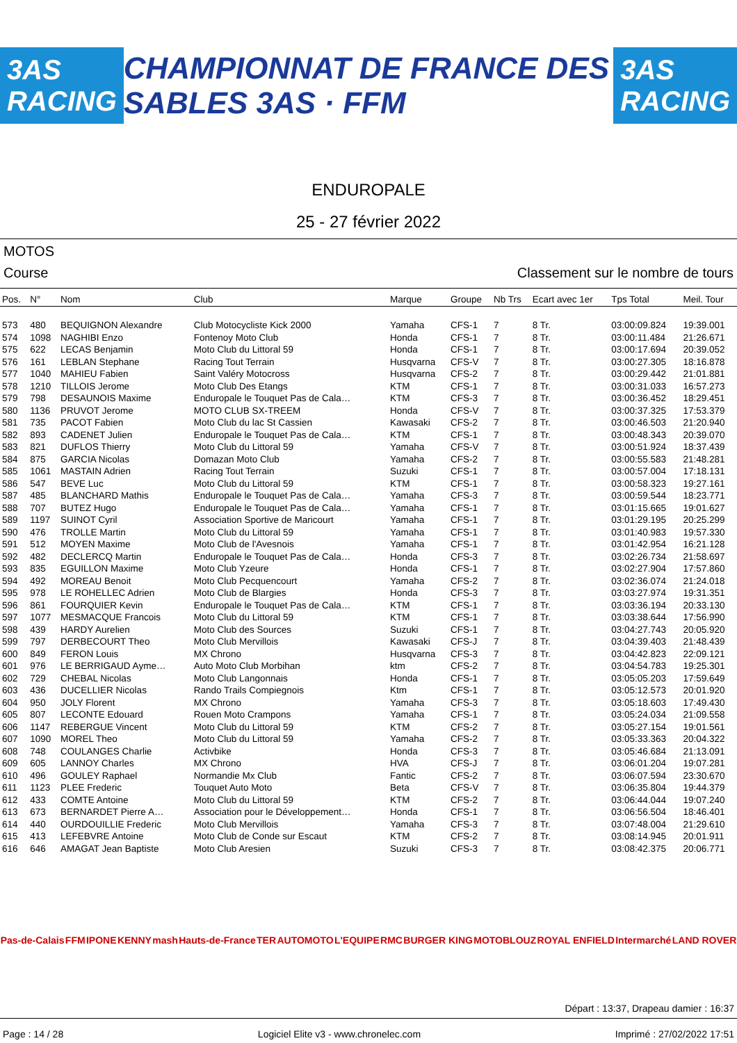3AS RACING CHAMPIONNAT DE FRANCE DES SABLES 3AS · FFM 3AS RACING
ENDUROPALE
25 - 27 février 2022
MOTOS
Course Classement sur le nombre de tours
| Pos. | N° | Nom | Club | Marque | Groupe | Nb Trs | Ecart avec 1er | Tps Total | Meil. Tour |
| --- | --- | --- | --- | --- | --- | --- | --- | --- | --- |
| 573 | 480 | BEQUIGNON Alexandre | Club Motocycliste Kick 2000 | Yamaha | CFS-1 | 7 | 8 Tr. | 03:00:09.824 | 19:39.001 |
| 574 | 1098 | NAGHIBI Enzo | Fontenoy Moto Club | Honda | CFS-1 | 7 | 8 Tr. | 03:00:11.484 | 21:26.671 |
| 575 | 622 | LECAS Benjamin | Moto Club du Littoral 59 | Honda | CFS-1 | 7 | 8 Tr. | 03:00:17.694 | 20:39.052 |
| 576 | 161 | LEBLAN Stephane | Racing Tout Terrain | Husqvarna | CFS-V | 7 | 8 Tr. | 03:00:27.305 | 18:16.878 |
| 577 | 1040 | MAHIEU Fabien | Saint Valéry Motocross | Husqvarna | CFS-2 | 7 | 8 Tr. | 03:00:29.442 | 21:01.881 |
| 578 | 1210 | TILLOIS Jerome | Moto Club Des Etangs | KTM | CFS-1 | 7 | 8 Tr. | 03:00:31.033 | 16:57.273 |
| 579 | 798 | DESAUNOIS Maxime | Enduropale le Touquet Pas de Cala… | KTM | CFS-3 | 7 | 8 Tr. | 03:00:36.452 | 18:29.451 |
| 580 | 1136 | PRUVOT Jerome | MOTO CLUB SX-TREEM | Honda | CFS-V | 7 | 8 Tr. | 03:00:37.325 | 17:53.379 |
| 581 | 735 | PACOT Fabien | Moto Club du lac St Cassien | Kawasaki | CFS-2 | 7 | 8 Tr. | 03:00:46.503 | 21:20.940 |
| 582 | 893 | CADENET Julien | Enduropale le Touquet Pas de Cala… | KTM | CFS-1 | 7 | 8 Tr. | 03:00:48.343 | 20:39.070 |
| 583 | 821 | DUFLOS Thierry | Moto Club du Littoral 59 | Yamaha | CFS-V | 7 | 8 Tr. | 03:00:51.924 | 18:37.439 |
| 584 | 875 | GARCIA Nicolas | Domazan Moto Club | Yamaha | CFS-2 | 7 | 8 Tr. | 03:00:55.583 | 21:48.281 |
| 585 | 1061 | MASTAIN Adrien | Racing Tout Terrain | Suzuki | CFS-1 | 7 | 8 Tr. | 03:00:57.004 | 17:18.131 |
| 586 | 547 | BEVE Luc | Moto Club du Littoral 59 | KTM | CFS-1 | 7 | 8 Tr. | 03:00:58.323 | 19:27.161 |
| 587 | 485 | BLANCHARD Mathis | Enduropale le Touquet Pas de Cala… | Yamaha | CFS-3 | 7 | 8 Tr. | 03:00:59.544 | 18:23.771 |
| 588 | 707 | BUTEZ Hugo | Enduropale le Touquet Pas de Cala… | Yamaha | CFS-1 | 7 | 8 Tr. | 03:01:15.665 | 19:01.627 |
| 589 | 1197 | SUINOT Cyril | Association Sportive de Maricourt | Yamaha | CFS-1 | 7 | 8 Tr. | 03:01:29.195 | 20:25.299 |
| 590 | 476 | TROLLE Martin | Moto Club du Littoral 59 | Yamaha | CFS-1 | 7 | 8 Tr. | 03:01:40.983 | 19:57.330 |
| 591 | 512 | MOYEN Maxime | Moto Club de l'Avesnois | Yamaha | CFS-1 | 7 | 8 Tr. | 03:01:42.954 | 16:21.128 |
| 592 | 482 | DECLERCQ Martin | Enduropale le Touquet Pas de Cala… | Honda | CFS-3 | 7 | 8 Tr. | 03:02:26.734 | 21:58.697 |
| 593 | 835 | EGUILLON Maxime | Moto Club Yzeure | Honda | CFS-1 | 7 | 8 Tr. | 03:02:27.904 | 17:57.860 |
| 594 | 492 | MOREAU Benoit | Moto Club Pecquencourt | Yamaha | CFS-2 | 7 | 8 Tr. | 03:02:36.074 | 21:24.018 |
| 595 | 978 | LE ROHELLEC Adrien | Moto Club de Blargies | Honda | CFS-3 | 7 | 8 Tr. | 03:03:27.974 | 19:31.351 |
| 596 | 861 | FOURQUIER Kevin | Enduropale le Touquet Pas de Cala… | KTM | CFS-1 | 7 | 8 Tr. | 03:03:36.194 | 20:33.130 |
| 597 | 1077 | MESMACQUE Francois | Moto Club du Littoral 59 | KTM | CFS-1 | 7 | 8 Tr. | 03:03:38.644 | 17:56.990 |
| 598 | 439 | HARDY Aurelien | Moto Club des Sources | Suzuki | CFS-1 | 7 | 8 Tr. | 03:04:27.743 | 20:05.920 |
| 599 | 797 | DERBECOURT Theo | Moto Club Mervillois | Kawasaki | CFS-J | 7 | 8 Tr. | 03:04:39.403 | 21:48.439 |
| 600 | 849 | FERON Louis | MX Chrono | Husqvarna | CFS-3 | 7 | 8 Tr. | 03:04:42.823 | 22:09.121 |
| 601 | 976 | LE BERRIGAUD Ayme… | Auto Moto Club Morbihan | ktm | CFS-2 | 7 | 8 Tr. | 03:04:54.783 | 19:25.301 |
| 602 | 729 | CHEBAL Nicolas | Moto Club Langonnais | Honda | CFS-1 | 7 | 8 Tr. | 03:05:05.203 | 17:59.649 |
| 603 | 436 | DUCELLIER Nicolas | Rando Trails Compiegnois | Ktm | CFS-1 | 7 | 8 Tr. | 03:05:12.573 | 20:01.920 |
| 604 | 950 | JOLY Florent | MX Chrono | Yamaha | CFS-3 | 7 | 8 Tr. | 03:05:18.603 | 17:49.430 |
| 605 | 807 | LECONTE Edouard | Rouen Moto Crampons | Yamaha | CFS-1 | 7 | 8 Tr. | 03:05:24.034 | 21:09.558 |
| 606 | 1147 | REBERGUE Vincent | Moto Club du Littoral 59 | KTM | CFS-2 | 7 | 8 Tr. | 03:05:27.154 | 19:01.561 |
| 607 | 1090 | MOREL Theo | Moto Club du Littoral 59 | Yamaha | CFS-2 | 7 | 8 Tr. | 03:05:33.363 | 20:04.322 |
| 608 | 748 | COULANGES Charlie | Activbike | Honda | CFS-3 | 7 | 8 Tr. | 03:05:46.684 | 21:13.091 |
| 609 | 605 | LANNOY Charles | MX Chrono | HVA | CFS-J | 7 | 8 Tr. | 03:06:01.204 | 19:07.281 |
| 610 | 496 | GOULEY Raphael | Normandie Mx Club | Fantic | CFS-2 | 7 | 8 Tr. | 03:06:07.594 | 23:30.670 |
| 611 | 1123 | PLEE Frederic | Touquet Auto Moto | Beta | CFS-V | 7 | 8 Tr. | 03:06:35.804 | 19:44.379 |
| 612 | 433 | COMTE Antoine | Moto Club du Littoral 59 | KTM | CFS-2 | 7 | 8 Tr. | 03:06:44.044 | 19:07.240 |
| 613 | 673 | BERNARDET Pierre A… | Association pour le Développement… | Honda | CFS-1 | 7 | 8 Tr. | 03:06:56.504 | 18:46.401 |
| 614 | 440 | OURDOUILLIE Frederic | Moto Club Mervillois | Yamaha | CFS-3 | 7 | 8 Tr. | 03:07:48.004 | 21:29.610 |
| 615 | 413 | LEFEBVRE Antoine | Moto Club de Conde sur Escaut | KTM | CFS-2 | 7 | 8 Tr. | 03:08:14.945 | 20:01.911 |
| 616 | 646 | AMAGAT Jean Baptiste | Moto Club Aresien | Suzuki | CFS-3 | 7 | 8 Tr. | 03:08:42.375 | 20:06.771 |
Pas-de-Calais FFM IPONE KENNY mash Hauts-de-France TER AUTOMOTO L'EQUIPE RMC BURGER KING MOTOBLOUZ ROYAL ENFIELD Intermarché LAND ROVER
Départ : 13:37, Drapeau damier : 16:37
Page : 14 / 28 Logiciel Elite v3 - www.chronelec.com Imprimé : 27/02/2022 17:51